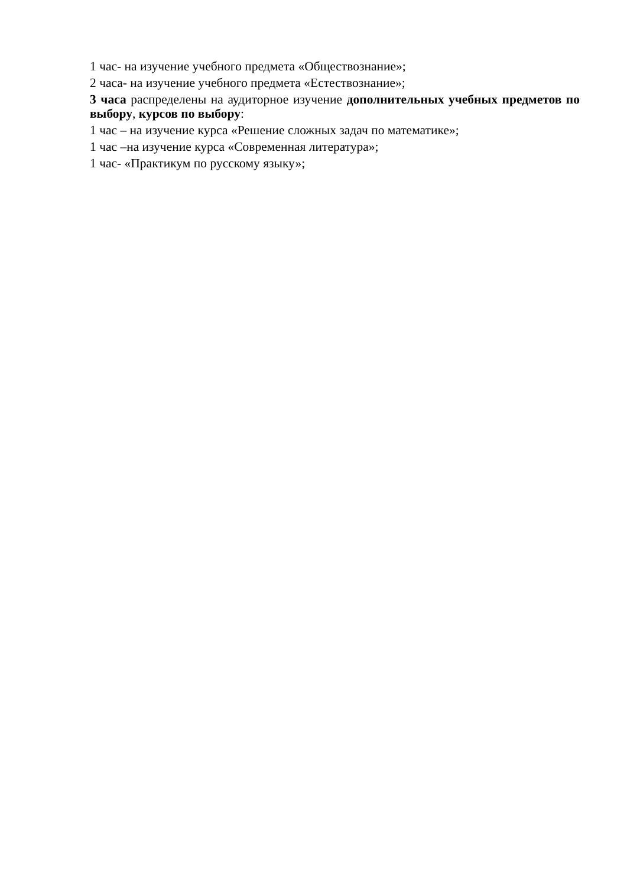1 час- на изучение учебного предмета «Обществознание»;
2 часа- на изучение учебного предмета «Естествознание»;
3 часа распределены на аудиторное изучение дополнительных учебных предметов по выбору, курсов по выбору:
1 час – на изучение курса «Решение сложных задач по математике»;
1 час –на изучение курса «Современная литература»;
1 час- «Практикум по русскому языку»;